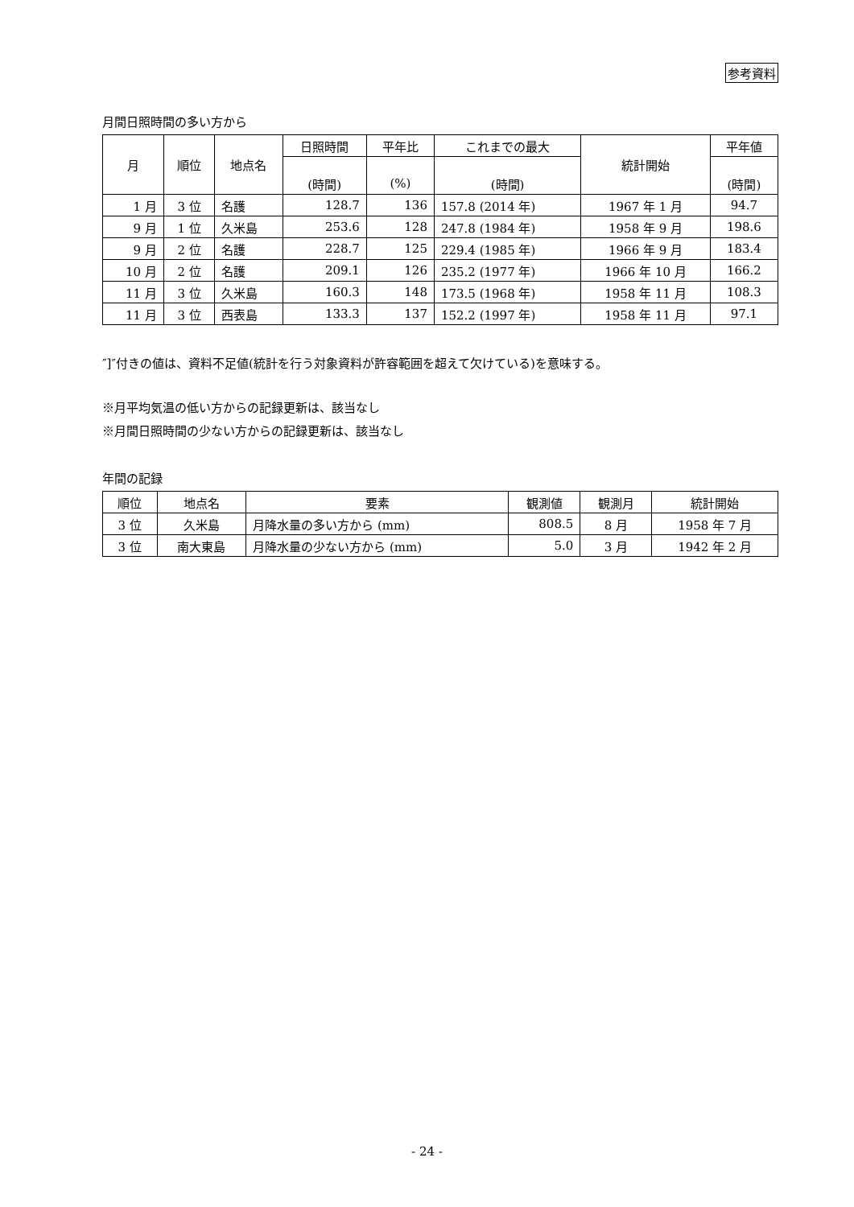参考資料
月間日照時間の多い方から
| 月 | 順位 | 地点名 | 日照時間 | 平年比 | これまでの最大 | 統計開始 | 平年値 |
| --- | --- | --- | --- | --- | --- | --- | --- |
| | | | (時間) | (%) | (時間) | | (時間) |
| 1 月 | 3 位 | 名護 | 128.7 | 136 | 157.8 (2014 年) | 1967 年 1 月 | 94.7 |
| 9 月 | 1 位 | 久米島 | 253.6 | 128 | 247.8 (1984 年) | 1958 年 9 月 | 198.6 |
| 9 月 | 2 位 | 名護 | 228.7 | 125 | 229.4 (1985 年) | 1966 年 9 月 | 183.4 |
| 10 月 | 2 位 | 名護 | 209.1 | 126 | 235.2 (1977 年) | 1966 年 10 月 | 166.2 |
| 11 月 | 3 位 | 久米島 | 160.3 | 148 | 173.5 (1968 年) | 1958 年 11 月 | 108.3 |
| 11 月 | 3 位 | 西表島 | 133.3 | 137 | 152.2 (1997 年) | 1958 年 11 月 | 97.1 |
″]″付きの値は、資料不足値(統計を行う対象資料が許容範囲を超えて欠けている)を意味する。
※月平均気温の低い方からの記録更新は、該当なし
※月間日照時間の少ない方からの記録更新は、該当なし
年間の記録
| 順位 | 地点名 | 要素 | 観測値 | 観測月 | 統計開始 |
| --- | --- | --- | --- | --- | --- |
| 3 位 | 久米島 | 月降水量の多い方から (mm) | 808.5 | 8 月 | 1958 年 7 月 |
| 3 位 | 南大東島 | 月降水量の少ない方から (mm) | 5.0 | 3 月 | 1942 年 2 月 |
- 24 -